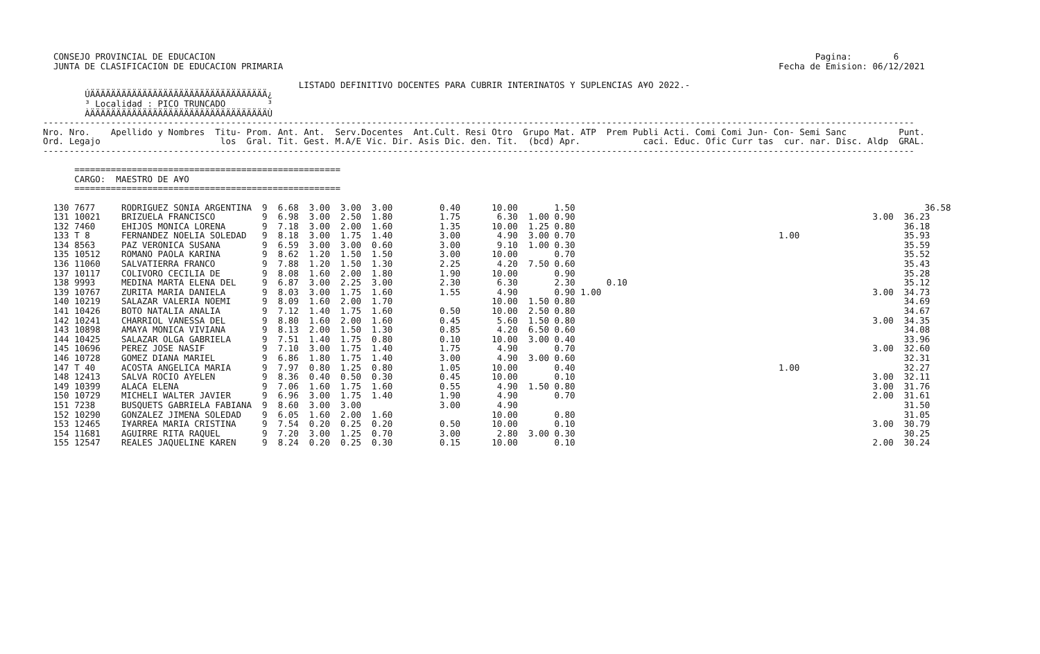CONSEJO PROVINCIAL DE EDUCACION                                                                                                                   Pagina:        6
  JUNTA DE CLASIFICACION DE EDUCACION PRIMARIA                                                                                               Fecha de Emision: 06/12/2021

                                                 LISTADO DEFINITIVO DOCENTES PARA CUBRIR INTERINATOS Y SUPLENCIAS A¥O 2022.-
        ÚÄÄÄÄÄÄÄÄÄÄÄÄÄÄÄÄÄÄÄÄÄÄÄÄÄÄÄÄÄÄÄÄÄÄ¿
        ³ Localidad : PICO TRUNCADO        ³
        ÀÄÄÄÄÄÄÄÄÄÄÄÄÄÄÄÄÄÄÄÄÄÄÄÄÄÄÄÄÄÄÄÄÄÄÙ
-----------------------------------------------------------------------------------------------------------------------------------------------------------------------
Nro. Nro.    Apellido y Nombres  Titu- Prom. Ant. Ant.  Serv.Docentes  Ant.Cult. Resi Otro  Grupo Mat. ATP  Prem Publi Acti. Comi Comi Jun- Con- Semi Sanc          Punt.
Ord. Legajo                       los  Gral. Tit. Gest. M.A/E Vic. Dir. Asis Dic. den. Tit.  (bcd) Apr.            caci. Educ. Ofic Curr tas  cur. nar. Disc. Aldp  GRAL.
-----------------------------------------------------------------------------------------------------------------------------------------------------------------------

      ===================================================
      CARGO:  MAESTRO DE A¥O
      ===================================================

  130 7677     RODRIGUEZ SONIA ARGENTINA  9  6.68  3.00  3.00  3.00         0.40      10.00       1.50                                                                   36.58
  131 10021    BRIZUELA FRANCISCO         9  6.98  3.00  2.50  1.80         1.75       6.30  1.00 0.90                                                         3.00  36.23
  132 7460     EHIJOS MONICA LORENA       9  7.18  3.00  2.00  1.60         1.35      10.00  1.25 0.80                                                               36.18
  133 T 8      FERNANDEZ NOELIA SOLEDAD   9  8.18  3.00  1.75  1.40         3.00       4.90  3.00 0.70                                       1.00                    35.93
  134 8563     PAZ VERONICA SUSANA        9  6.59  3.00  3.00  0.60         3.00       9.10  1.00 0.30                                                               35.59
  135 10512    ROMANO PAOLA KARINA        9  8.62  1.20  1.50  1.50         3.00      10.00       0.70                                                               35.52
  136 11060    SALVATIERRA FRANCO         9  7.88  1.20  1.50  1.30         2.25       4.20  7.50 0.60                                                               35.43
  137 10117    COLIVORO CECILIA DE        9  8.08  1.60  2.00  1.80         1.90      10.00       0.90                                                               35.28
  138 9993     MEDINA MARTA ELENA DEL     9  6.87  3.00  2.25  3.00         2.30       6.30       2.30      0.10                                                     35.12
  139 10767    ZURITA MARIA DANIELA       9  8.03  3.00  1.75  1.60         1.55       4.90       0.90 1.00                                                    3.00  34.73
  140 10219    SALAZAR VALERIA NOEMI      9  8.09  1.60  2.00  1.70                   10.00  1.50 0.80                                                               34.69
  141 10426    BOTO NATALIA ANALIA        9  7.12  1.40  1.75  1.60         0.50      10.00  2.50 0.80                                                               34.67
  142 10241    CHARRIOL VANESSA DEL       9  8.80  1.60  2.00  1.60         0.45       5.60  1.50 0.80                                                         3.00  34.35
  143 10898    AMAYA MONICA VIVIANA       9  8.13  2.00  1.50  1.30         0.85       4.20  6.50 0.60                                                               34.08
  144 10425    SALAZAR OLGA GABRIELA      9  7.51  1.40  1.75  0.80         0.10      10.00  3.00 0.40                                                               33.96
  145 10696    PEREZ JOSE NASIF           9  7.10  3.00  1.75  1.40         1.75       4.90       0.70                                                         3.00  32.60
  146 10728    GOMEZ DIANA MARIEL         9  6.86  1.80  1.75  1.40         3.00       4.90  3.00 0.60                                                               32.31
  147 T 40     ACOSTA ANGELICA MARIA      9  7.97  0.80  1.25  0.80         1.05      10.00       0.40                                       1.00                    32.27
  148 12413    SALVA ROCIO AYELEN         9  8.36  0.40  0.50  0.30         0.45      10.00       0.10                                                         3.00  32.11
  149 10399    ALACA ELENA                9  7.06  1.60  1.75  1.60         0.55       4.90  1.50 0.80                                                         3.00  31.76
  150 10729    MICHELI WALTER JAVIER      9  6.96  3.00  1.75  1.40         1.90       4.90       0.70                                                         2.00  31.61
  151 7238     BUSQUETS GABRIELA FABIANA  9  8.60  3.00  3.00               3.00       4.90                                                                          31.50
  152 10290    GONZALEZ JIMENA SOLEDAD    9  6.05  1.60  2.00  1.60                   10.00       0.80                                                               31.05
  153 12465    I¥ARREA MARIA CRISTINA     9  7.54  0.20  0.25  0.20         0.50      10.00       0.10                                                         3.00  30.79
  154 11681    AGUIRRE RITA RAQUEL        9  7.20  3.00  1.25  0.70         3.00       2.80  3.00 0.30                                                               30.25
  155 12547    REALES JAQUELINE KAREN     9  8.24  0.20  0.25  0.30         0.15      10.00       0.10                                                         2.00  30.24